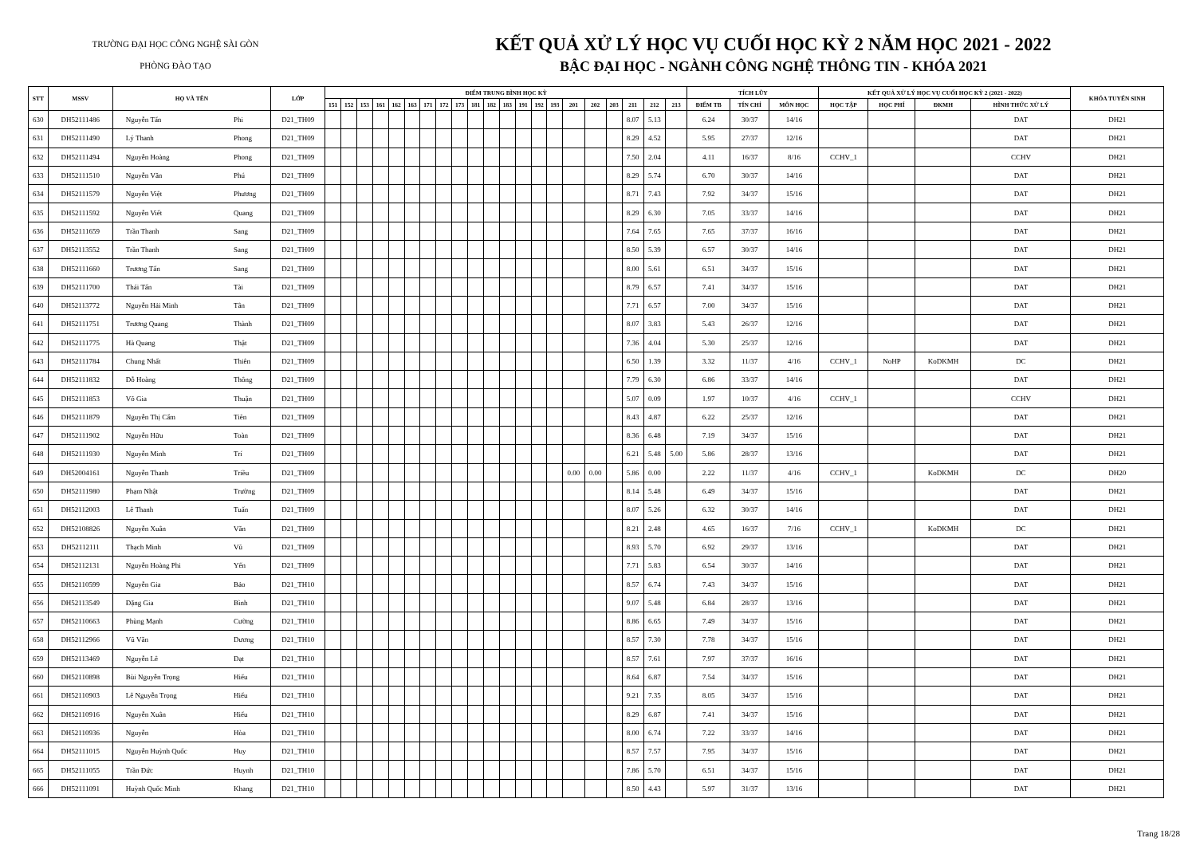TRƯỜNG ĐẠI HỌC CÔNG NGHỆ SÀI GÒN
PHÒNG ĐÀO TẠO
KẾT QUẢ XỬ LÝ HỌC VỤ CUỐI HỌC KỲ 2 NĂM HỌC 2021 - 2022
BẬC ĐẠI HỌC - NGÀNH CÔNG NGHỆ THÔNG TIN - KHÓA 2021
| STT | MSSV | HỌ VÀ TÊN | | LỚP | ĐIỂM TRUNG BÌNH HỌC KỲ | | | | | | | | | | | | | | | | | | | | | TÍCH LŨY | | | KẾT QUẢ XỬ LÝ HỌC VỤ CUỐI HỌC KỲ 2 (2021 - 2022) | | | | KHÓA TUYỂN SINH |
| --- | --- | --- | --- | --- | --- | --- | --- | --- | --- | --- | --- | --- | --- | --- | --- | --- | --- | --- | --- | --- | --- | --- | --- | --- | --- | --- | --- | --- | --- | --- | --- | --- | --- |
| | | | | | 151 | 152 | 153 | 161 | 162 | 163 | 171 | 172 | 173 | 181 | 182 | 183 | 191 | 192 | 193 | 201 | 202 | 203 | 211 | 212 | 213 | ĐIỂM TB | TÍN CHỈ | MÔN HỌC | HỌC TẬP | HỌC PHÍ | ĐKMH | HÌNH THỨC XỬ LÝ | |
| 630 | DH52111486 | Nguyễn Tấn | Phi | D21_TH09 | | | | | | | | | | | | | | | | | | | 8.07 | 5.13 | | 6.24 | 30/37 | 14/16 | | | | DAT | DH21 |
| 631 | DH52111490 | Lý Thanh | Phong | D21_TH09 | | | | | | | | | | | | | | | | | | | 8.29 | 4.52 | | 5.95 | 27/37 | 12/16 | | | | DAT | DH21 |
| 632 | DH52111494 | Nguyễn Hoàng | Phong | D21_TH09 | | | | | | | | | | | | | | | | | | | 7.50 | 2.04 | | 4.11 | 16/37 | 8/16 | CCHV_1 | | | CCHV | DH21 |
| 633 | DH52111510 | Nguyễn Văn | Phú | D21_TH09 | | | | | | | | | | | | | | | | | | | 8.29 | 5.74 | | 6.70 | 30/37 | 14/16 | | | | DAT | DH21 |
| 634 | DH52111579 | Nguyễn Việt | Phương | D21_TH09 | | | | | | | | | | | | | | | | | | | 8.71 | 7.43 | | 7.92 | 34/37 | 15/16 | | | | DAT | DH21 |
| 635 | DH52111592 | Nguyễn Viết | Quang | D21_TH09 | | | | | | | | | | | | | | | | | | | 8.29 | 6.30 | | 7.05 | 33/37 | 14/16 | | | | DAT | DH21 |
| 636 | DH52111659 | Trần Thanh | Sang | D21_TH09 | | | | | | | | | | | | | | | | | | | 7.64 | 7.65 | | 7.65 | 37/37 | 16/16 | | | | DAT | DH21 |
| 637 | DH52113552 | Trần Thanh | Sang | D21_TH09 | | | | | | | | | | | | | | | | | | | 8.50 | 5.39 | | 6.57 | 30/37 | 14/16 | | | | DAT | DH21 |
| 638 | DH52111660 | Trương Tấn | Sang | D21_TH09 | | | | | | | | | | | | | | | | | | | 8.00 | 5.61 | | 6.51 | 34/37 | 15/16 | | | | DAT | DH21 |
| 639 | DH52111700 | Thái Tấn | Tài | D21_TH09 | | | | | | | | | | | | | | | | | | | 8.79 | 6.57 | | 7.41 | 34/37 | 15/16 | | | | DAT | DH21 |
| 640 | DH52113772 | Nguyễn Hải Minh | Tân | D21_TH09 | | | | | | | | | | | | | | | | | | | 7.71 | 6.57 | | 7.00 | 34/37 | 15/16 | | | | DAT | DH21 |
| 641 | DH52111751 | Trương Quang | Thành | D21_TH09 | | | | | | | | | | | | | | | | | | | 8.07 | 3.83 | | 5.43 | 26/37 | 12/16 | | | | DAT | DH21 |
| 642 | DH52111775 | Hà Quang | Thật | D21_TH09 | | | | | | | | | | | | | | | | | | | 7.36 | 4.04 | | 5.30 | 25/37 | 12/16 | | | | DAT | DH21 |
| 643 | DH52111784 | Chung Nhất | Thiên | D21_TH09 | | | | | | | | | | | | | | | | | | | 6.50 | 1.39 | | 3.32 | 11/37 | 4/16 | CCHV_1 | NoHP | KoDKMH | DC | DH21 |
| 644 | DH52111832 | Đỗ Hoàng | Thông | D21_TH09 | | | | | | | | | | | | | | | | | | | 7.79 | 6.30 | | 6.86 | 33/37 | 14/16 | | | | DAT | DH21 |
| 645 | DH52111853 | Võ Gia | Thuận | D21_TH09 | | | | | | | | | | | | | | | | | | | 5.07 | 0.09 | | 1.97 | 10/37 | 4/16 | CCHV_1 | | | CCHV | DH21 |
| 646 | DH52111879 | Nguyễn Thị Cẩm | Tiên | D21_TH09 | | | | | | | | | | | | | | | | | | | 8.43 | 4.87 | | 6.22 | 25/37 | 12/16 | | | | DAT | DH21 |
| 647 | DH52111902 | Nguyễn Hữu | Toàn | D21_TH09 | | | | | | | | | | | | | | | | | | | 8.36 | 6.48 | | 7.19 | 34/37 | 15/16 | | | | DAT | DH21 |
| 648 | DH52111930 | Nguyễn Minh | Trí | D21_TH09 | | | | | | | | | | | | | | | | | | | 6.21 | 5.48 | 5.00 | 5.86 | 28/37 | 13/16 | | | | DAT | DH21 |
| 649 | DH52004161 | Nguyễn Thanh | Triều | D21_TH09 | | | | | | | | | | | | | | | | 0.00 | 0.00 | | 5.86 | 0.00 | | 2.22 | 11/37 | 4/16 | CCHV_1 | | KoDKMH | DC | DH20 |
| 650 | DH52111980 | Phạm Nhật | Trường | D21_TH09 | | | | | | | | | | | | | | | | | | | 8.14 | 5.48 | | 6.49 | 34/37 | 15/16 | | | | DAT | DH21 |
| 651 | DH52112003 | Lê Thanh | Tuấn | D21_TH09 | | | | | | | | | | | | | | | | | | | 8.07 | 5.26 | | 6.32 | 30/37 | 14/16 | | | | DAT | DH21 |
| 652 | DH52108826 | Nguyễn Xuân | Văn | D21_TH09 | | | | | | | | | | | | | | | | | | | 8.21 | 2.48 | | 4.65 | 16/37 | 7/16 | CCHV_1 | | KoDKMH | DC | DH21 |
| 653 | DH52112111 | Thạch Minh | Vũ | D21_TH09 | | | | | | | | | | | | | | | | | | | 8.93 | 5.70 | | 6.92 | 29/37 | 13/16 | | | | DAT | DH21 |
| 654 | DH52112131 | Nguyễn Hoàng Phi | Yến | D21_TH09 | | | | | | | | | | | | | | | | | | | 7.71 | 5.83 | | 6.54 | 30/37 | 14/16 | | | | DAT | DH21 |
| 655 | DH52110599 | Nguyễn Gia | Bảo | D21_TH10 | | | | | | | | | | | | | | | | | | | 8.57 | 6.74 | | 7.43 | 34/37 | 15/16 | | | | DAT | DH21 |
| 656 | DH52113549 | Đặng Gia | Bình | D21_TH10 | | | | | | | | | | | | | | | | | | | 9.07 | 5.48 | | 6.84 | 28/37 | 13/16 | | | | DAT | DH21 |
| 657 | DH52110663 | Phùng Mạnh | Cường | D21_TH10 | | | | | | | | | | | | | | | | | | | 8.86 | 6.65 | | 7.49 | 34/37 | 15/16 | | | | DAT | DH21 |
| 658 | DH52112966 | Vũ Văn | Dương | D21_TH10 | | | | | | | | | | | | | | | | | | | 8.57 | 7.30 | | 7.78 | 34/37 | 15/16 | | | | DAT | DH21 |
| 659 | DH52113469 | Nguyễn Lê | Đạt | D21_TH10 | | | | | | | | | | | | | | | | | | | 8.57 | 7.61 | | 7.97 | 37/37 | 16/16 | | | | DAT | DH21 |
| 660 | DH52110898 | Bùi Nguyễn Trọng | Hiếu | D21_TH10 | | | | | | | | | | | | | | | | | | | 8.64 | 6.87 | | 7.54 | 34/37 | 15/16 | | | | DAT | DH21 |
| 661 | DH52110903 | Lê Nguyễn Trọng | Hiếu | D21_TH10 | | | | | | | | | | | | | | | | | | | 9.21 | 7.35 | | 8.05 | 34/37 | 15/16 | | | | DAT | DH21 |
| 662 | DH52110916 | Nguyễn Xuân | Hiếu | D21_TH10 | | | | | | | | | | | | | | | | | | | 8.29 | 6.87 | | 7.41 | 34/37 | 15/16 | | | | DAT | DH21 |
| 663 | DH52110936 | Nguyễn | Hòa | D21_TH10 | | | | | | | | | | | | | | | | | | | 8.00 | 6.74 | | 7.22 | 33/37 | 14/16 | | | | DAT | DH21 |
| 664 | DH52111015 | Nguyễn Huỳnh Quốc | Huy | D21_TH10 | | | | | | | | | | | | | | | | | | | 8.57 | 7.57 | | 7.95 | 34/37 | 15/16 | | | | DAT | DH21 |
| 665 | DH52111055 | Trần Đức | Huynh | D21_TH10 | | | | | | | | | | | | | | | | | | | 7.86 | 5.70 | | 6.51 | 34/37 | 15/16 | | | | DAT | DH21 |
| 666 | DH52111091 | Huỳnh Quốc Minh | Khang | D21_TH10 | | | | | | | | | | | | | | | | | | | 8.50 | 4.43 | | 5.97 | 31/37 | 13/16 | | | | DAT | DH21 |
Trang 18/28